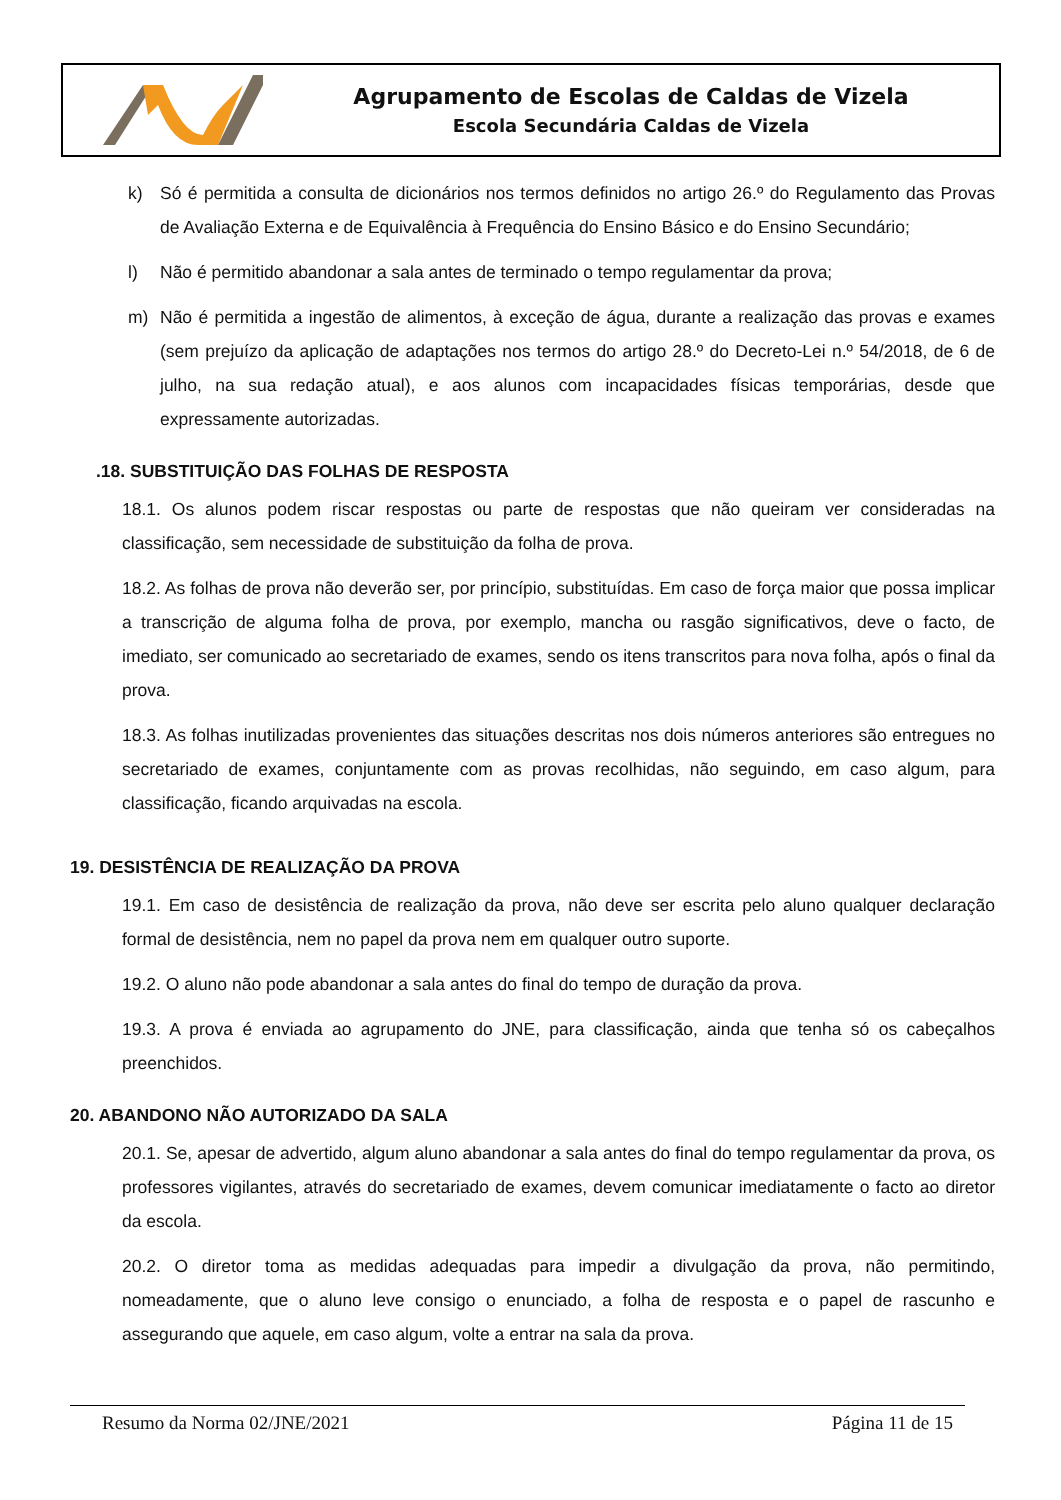Agrupamento de Escolas de Caldas de Vizela
Escola Secundária Caldas de Vizela
k) Só é permitida a consulta de dicionários nos termos definidos no artigo 26.º do Regulamento das Provas de Avaliação Externa e de Equivalência à Frequência do Ensino Básico e do Ensino Secundário;
l) Não é permitido abandonar a sala antes de terminado o tempo regulamentar da prova;
m) Não é permitida a ingestão de alimentos, à exceção de água, durante a realização das provas e exames (sem prejuízo da aplicação de adaptações nos termos do artigo 28.º do Decreto-Lei n.º 54/2018, de 6 de julho, na sua redação atual), e aos alunos com incapacidades físicas temporárias, desde que expressamente autorizadas.
.18. SUBSTITUIÇÃO DAS FOLHAS DE RESPOSTA
18.1. Os alunos podem riscar respostas ou parte de respostas que não queiram ver consideradas na classificação, sem necessidade de substituição da folha de prova.
18.2. As folhas de prova não deverão ser, por princípio, substituídas. Em caso de força maior que possa implicar a transcrição de alguma folha de prova, por exemplo, mancha ou rasgão significativos, deve o facto, de imediato, ser comunicado ao secretariado de exames, sendo os itens transcritos para nova folha, após o final da prova.
18.3. As folhas inutilizadas provenientes das situações descritas nos dois números anteriores são entregues no secretariado de exames, conjuntamente com as provas recolhidas, não seguindo, em caso algum, para classificação, ficando arquivadas na escola.
19. DESISTÊNCIA DE REALIZAÇÃO DA PROVA
19.1. Em caso de desistência de realização da prova, não deve ser escrita pelo aluno qualquer declaração formal de desistência, nem no papel da prova nem em qualquer outro suporte.
19.2. O aluno não pode abandonar a sala antes do final do tempo de duração da prova.
19.3. A prova é enviada ao agrupamento do JNE, para classificação, ainda que tenha só os cabeçalhos preenchidos.
20. ABANDONO NÃO AUTORIZADO DA SALA
20.1. Se, apesar de advertido, algum aluno abandonar a sala antes do final do tempo regulamentar da prova, os professores vigilantes, através do secretariado de exames, devem comunicar imediatamente o facto ao diretor da escola.
20.2. O diretor toma as medidas adequadas para impedir a divulgação da prova, não permitindo, nomeadamente, que o aluno leve consigo o enunciado, a folha de resposta e o papel de rascunho e assegurando que aquele, em caso algum, volte a entrar na sala da prova.
Resumo da Norma 02/JNE/2021 Página 11 de 15